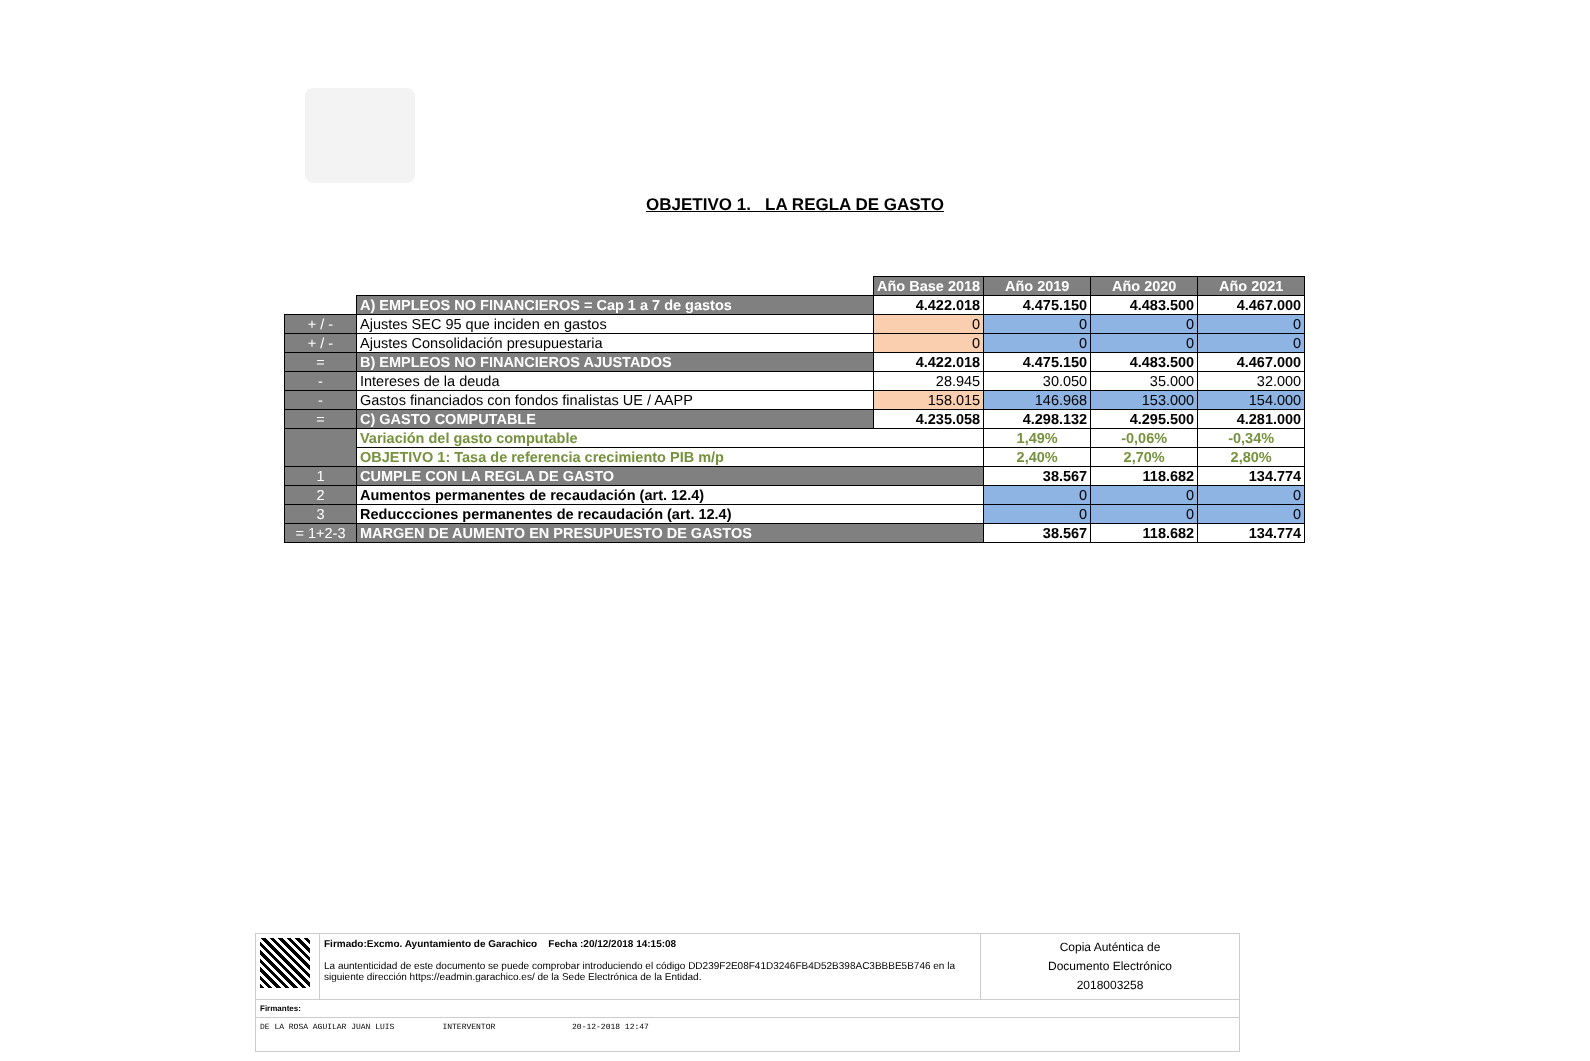OBJETIVO 1. LA REGLA DE GASTO
| | | Año Base 2018 | Año 2019 | Año 2020 | Año 2021 |
| | A) EMPLEOS NO FINANCIEROS = Cap 1 a 7 de gastos | 4.422.018 | 4.475.150 | 4.483.500 | 4.467.000 |
| + / - | Ajustes SEC 95 que inciden en gastos | 0 | 0 | 0 | 0 |
| + / - | Ajustes Consolidación presupuestaria | 0 | 0 | 0 | 0 |
| = | B) EMPLEOS NO FINANCIEROS AJUSTADOS | 4.422.018 | 4.475.150 | 4.483.500 | 4.467.000 |
| - | Intereses de la deuda | 28.945 | 30.050 | 35.000 | 32.000 |
| - | Gastos financiados con fondos finalistas UE / AAPP | 158.015 | 146.968 | 153.000 | 154.000 |
| = | C) GASTO COMPUTABLE | 4.235.058 | 4.298.132 | 4.295.500 | 4.281.000 |
| | Variación del gasto computable | | 1,49% | -0,06% | -0,34% |
| | OBJETIVO 1: Tasa de referencia crecimiento PIB m/p | | 2,40% | 2,70% | 2,80% |
| 1 | CUMPLE CON LA REGLA DE GASTO | | 38.567 | 118.682 | 134.774 |
| 2 | Aumentos permanentes de recaudación (art. 12.4) | | 0 | 0 | 0 |
| 3 | Reduccciones permanentes de recaudación (art. 12.4) | | 0 | 0 | 0 |
| = 1+2-3 | MARGEN DE AUMENTO EN PRESUPUESTO DE GASTOS | | 38.567 | 118.682 | 134.774 |
| | Firmado:Excmo. Ayuntamiento de Garachico Fecha :20/12/2018 14:15:08 La auntenticidad de este documento se puede comprobar introduciendo el código DD239F2E08F41D3246FB4D52B398AC3BBBE5B746 en la siguiente dirección https://eadmin.garachico.es/ de la Sede Electrónica de la Entidad. | Copia Auténtica de Documento Electrónico 2018003258 |
| Firmantes: | | |
| DE LA ROSA AGUILAR JUAN LUIS INTERVENTOR 20-12-2018 12:47 | | |